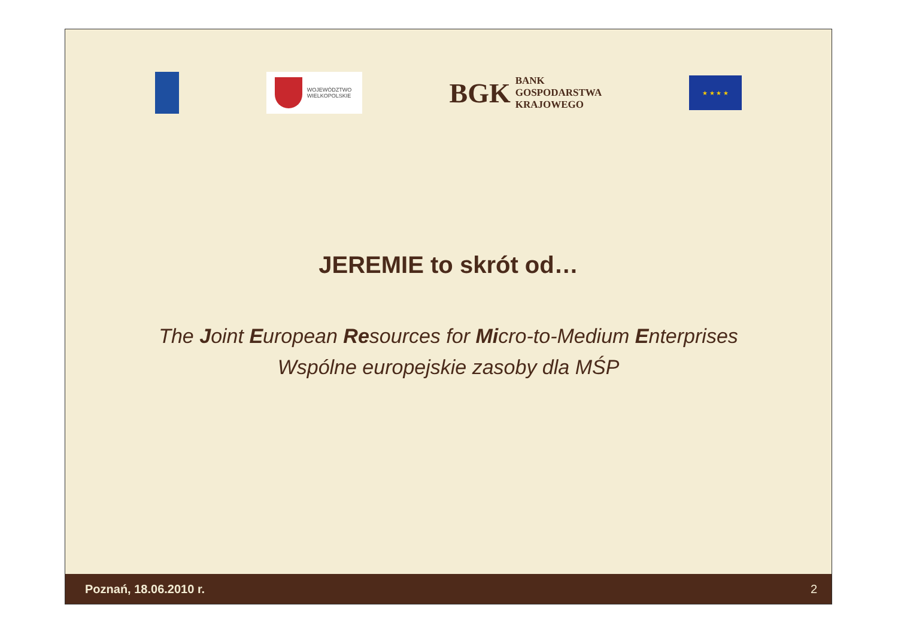WOJEWÓDZTWO
WIELKOPOLSKIE
BGK
BANK
GOSPODARSTWA
KRAJOWEGO
★ ★ ★ ★
JEREMIE to skrót od…
The Joint European Resources for Micro-to-Medium Enterprises
Wspólne europejskie zasoby dla MŚP
Poznań, 18.06.2010 r. 2